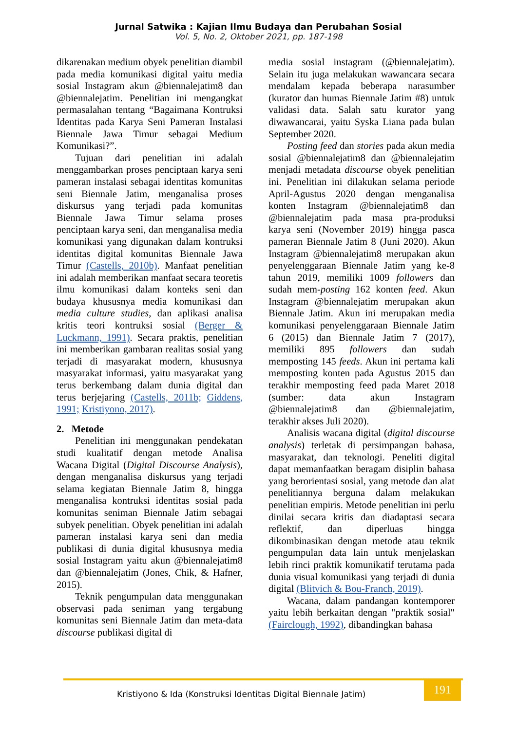Jurnal Satwika : Kajian Ilmu Budaya dan Perubahan Sosial
Vol. 5, No. 2, Oktober 2021, pp. 187-198
dikarenakan medium obyek penelitian diambil pada media komunikasi digital yaitu media sosial Instagram akun @biennalejatim8 dan @biennalejatim. Penelitian ini mengangkat permasalahan tentang “Bagaimana Kontruksi Identitas pada Karya Seni Pameran Instalasi Biennale Jawa Timur sebagai Medium Komunikasi?”.
Tujuan dari penelitian ini adalah menggambarkan proses penciptaan karya seni pameran instalasi sebagai identitas komunitas seni Biennale Jatim, menganalisa proses diskursus yang terjadi pada komunitas Biennale Jawa Timur selama proses penciptaan karya seni, dan menganalisa media komunikasi yang digunakan dalam kontruksi identitas digital komunitas Biennale Jawa Timur (Castells, 2010b). Manfaat penelitian ini adalah memberikan manfaat secara teoretis ilmu komunikasi dalam konteks seni dan budaya khususnya media komunikasi dan media culture studies, dan aplikasi analisa kritis teori kontruksi sosial (Berger & Luckmann, 1991). Secara praktis, penelitian ini memberikan gambaran realitas sosial yang terjadi di masyarakat modern, khususnya masyarakat informasi, yaitu masyarakat yang terus berkembang dalam dunia digital dan terus berjejaring (Castells, 2011b; Giddens, 1991; Kristiyono, 2017).
2. Metode
Penelitian ini menggunakan pendekatan studi kualitatif dengan metode Analisa Wacana Digital (Digital Discourse Analysis), dengan menganalisa diskursus yang terjadi selama kegiatan Biennale Jatim 8, hingga menganalisa kontruksi identitas sosial pada komunitas seniman Biennale Jatim sebagai subyek penelitian. Obyek penelitian ini adalah pameran instalasi karya seni dan media publikasi di dunia digital khususnya media sosial Instagram yaitu akun @biennalejatim8 dan @biennalejatim (Jones, Chik, & Hafner, 2015).
Teknik pengumpulan data menggunakan observasi pada seniman yang tergabung komunitas seni Biennale Jatim dan meta-data discourse publikasi digital di
media sosial instagram (@biennalejatim). Selain itu juga melakukan wawancara secara mendalam kepada beberapa narasumber (kurator dan humas Biennale Jatim #8) untuk validasi data. Salah satu kurator yang diwawancarai, yaitu Syska Liana pada bulan September 2020.
Posting feed dan stories pada akun media sosial @biennalejatim8 dan @biennalejatim menjadi metadata discourse obyek penelitian ini. Penelitian ini dilakukan selama periode April-Agustus 2020 dengan menganalisa konten Instagram @biennalejatim8 dan @biennalejatim pada masa pra-produksi karya seni (November 2019) hingga pasca pameran Biennale Jatim 8 (Juni 2020). Akun Instagram @biennalejatim8 merupakan akun penyelenggaraan Biennale Jatim yang ke-8 tahun 2019, memiliki 1009 followers dan sudah mem-posting 162 konten feed. Akun Instagram @biennalejatim merupakan akun Biennale Jatim. Akun ini merupakan media komunikasi penyelenggaraan Biennale Jatim 6 (2015) dan Biennale Jatim 7 (2017), memiliki 895 followers dan sudah memposting 145 feeds. Akun ini pertama kali memposting konten pada Agustus 2015 dan terakhir memposting feed pada Maret 2018 (sumber: data akun Instagram @biennalejatim8 dan @biennalejatim, terakhir akses Juli 2020).
Analisis wacana digital (digital discourse analysis) terletak di persimpangan bahasa, masyarakat, dan teknologi. Peneliti digital dapat memanfaatkan beragam disiplin bahasa yang berorientasi sosial, yang metode dan alat penelitiannya berguna dalam melakukan penelitian empiris. Metode penelitian ini perlu dinilai secara kritis dan diadaptasi secara reflektif, dan diperluas hingga dikombinasikan dengan metode atau teknik pengumpulan data lain untuk menjelaskan lebih rinci praktik komunikatif terutama pada dunia visual komunikasi yang terjadi di dunia digital (Blitvich & Bou-Franch, 2019).
Wacana, dalam pandangan kontemporer yaitu lebih berkaitan dengan "praktik sosial" (Fairclough, 1992), dibandingkan bahasa
Kristiyono & Ida (Konstruksi Identitas Digital Biennale Jatim)
191